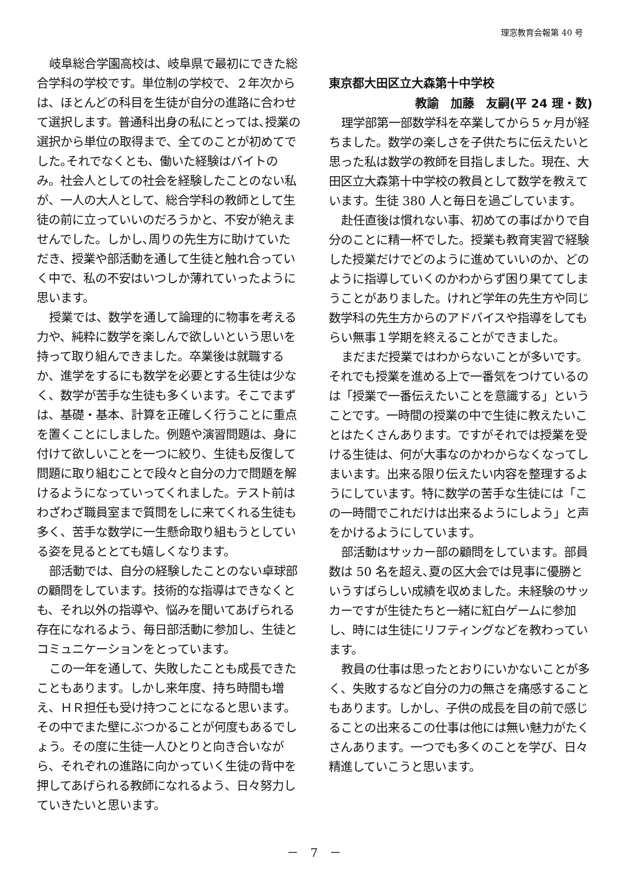理窓教育会報第 40 号
岐阜総合学園高校は、岐阜県で最初にできた総合学科の学校です。単位制の学校で、２年次からは、ほとんどの科目を生徒が自分の進路に合わせて選択します。普通科出身の私にとっては､授業の選択から単位の取得まで、全てのことが初めてでした｡それでなくとも、働いた経験はバイトのみ。社会人としての社会を経験したことのない私が、一人の大人として、総合学科の教師として生徒の前に立っていいのだろうかと、不安が絶えませんでした。しかし､周りの先生方に助けていただき、授業や部活動を通して生徒と触れ合っていく中で、私の不安はいつしか薄れていったように思います。
授業では、数学を通して論理的に物事を考える力や、純粋に数学を楽しんで欲しいという思いを持って取り組んできました。卒業後は就職するか、進学をするにも数学を必要とする生徒は少なく、数学が苦手な生徒も多くいます。そこでまずは、基礎・基本、計算を正確しく行うことに重点を置くことにしました。例題や演習問題は、身に付けて欲しいことを一つに絞り、生徒も反復して問題に取り組むことで段々と自分の力で問題を解けるようになっていってくれました。テスト前はわざわざ職員室まで質問をしに来てくれる生徒も多く、苦手な数学に一生懸命取り組もうとしている姿を見るととても嬉しくなります。
部活動では、自分の経験したことのない卓球部の顧問をしています。技術的な指導はできなくとも、それ以外の指導や、悩みを聞いてあげられる存在になれるよう、毎日部活動に参加し、生徒とコミュニケーションをとっています。
この一年を通して、失敗したことも成長できたこともあります。しかし来年度、持ち時間も増え、ＨＲ担任も受け持つことになると思います。その中でまた壁にぶつかることが何度もあるでしょう。その度に生徒一人ひとりと向き合いながら、それぞれの進路に向かっていく生徒の背中を押してあげられる教師になれるよう、日々努力していきたいと思います。
東京都大田区立大森第十中学校
教諭　加藤　友嗣(平 24 理・数)
理学部第一部数学科を卒業してから５ヶ月が経ちました。数学の楽しさを子供たちに伝えたいと思った私は数学の教師を目指しました。現在、大田区立大森第十中学校の教員として数学を教えています。生徒 380 人と毎日を過ごしています。
赴任直後は慣れない事、初めての事ばかりで自分のことに精一杯でした。授業も教育実習で経験した授業だけでどのように進めていいのか、どのように指導していくのかわからず困り果ててしまうことがありました。けれど学年の先生方や同じ数学科の先生方からのアドバイスや指導をしてもらい無事１学期を終えることができました。
まだまだ授業ではわからないことが多いです。それでも授業を進める上で一番気をつけているのは「授業で一番伝えたいことを意識する」ということです。一時間の授業の中で生徒に教えたいことはたくさんあります。ですがそれでは授業を受ける生徒は、何が大事なのかわからなくなってしまいます。出来る限り伝えたい内容を整理するようにしています。特に数学の苦手な生徒には「この一時間でこれだけは出来るようにしよう」と声をかけるようにしています。
部活動はサッカー部の顧問をしています。部員数は 50 名を超え､夏の区大会では見事に優勝というすばらしい成績を収めました。未経験のサッカーですが生徒たちと一緒に紅白ゲームに参加し、時には生徒にリフティングなどを教わっています。
教員の仕事は思ったとおりにいかないことが多く、失敗するなど自分の力の無さを痛感することもあります。しかし、子供の成長を目の前で感じることの出来るこの仕事は他には無い魅力がたくさんあります。一つでも多くのことを学び、日々精進していこうと思います。
－　7　－